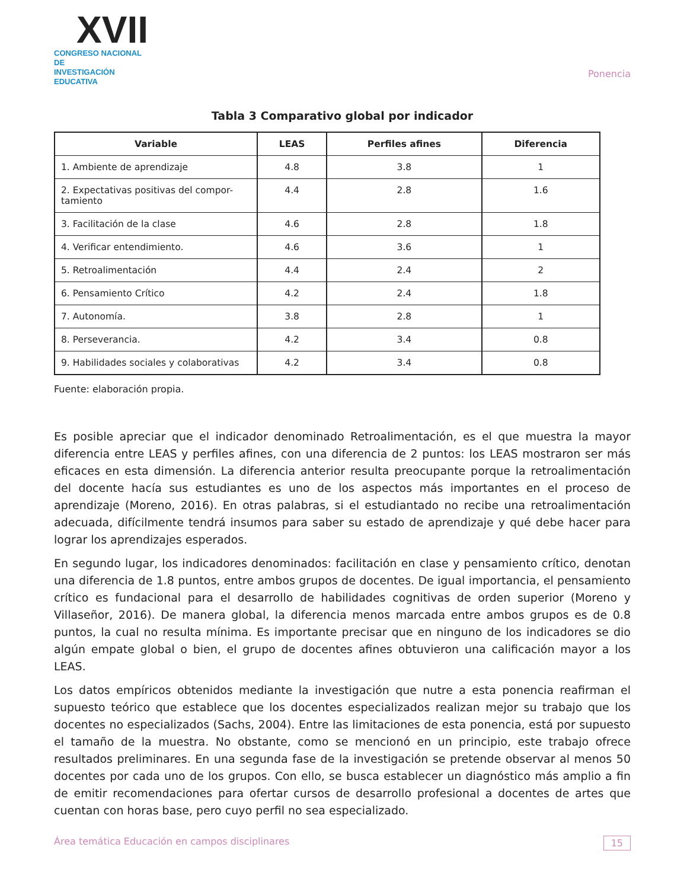XVII
CONGRESO NACIONAL DE
INVESTIGACIÓN EDUCATIVA
Ponencia
Tabla 3 Comparativo global por indicador
| Variable | LEAS | Perfiles afines | Diferencia |
| --- | --- | --- | --- |
| 1. Ambiente de aprendizaje | 4.8 | 3.8 | 1 |
| 2. Expectativas positivas del compor-tamiento | 4.4 | 2.8 | 1.6 |
| 3. Facilitación de la clase | 4.6 | 2.8 | 1.8 |
| 4. Verificar entendimiento. | 4.6 | 3.6 | 1 |
| 5. Retroalimentación | 4.4 | 2.4 | 2 |
| 6. Pensamiento Crítico | 4.2 | 2.4 | 1.8 |
| 7. Autonomía. | 3.8 | 2.8 | 1 |
| 8. Perseverancia. | 4.2 | 3.4 | 0.8 |
| 9. Habilidades sociales y colaborativas | 4.2 | 3.4 | 0.8 |
Fuente: elaboración propia.
Es posible apreciar que el indicador denominado Retroalimentación, es el que muestra la mayor diferencia entre LEAS y perfiles afines, con una diferencia de 2 puntos: los LEAS mostraron ser más eficaces en esta dimensión. La diferencia anterior resulta preocupante porque la retroalimentación del docente hacía sus estudiantes es uno de los aspectos más importantes en el proceso de aprendizaje (Moreno, 2016). En otras palabras, si el estudiantado no recibe una retroalimentación adecuada, difícilmente tendrá insumos para saber su estado de aprendizaje y qué debe hacer para lograr los aprendizajes esperados.
En segundo lugar, los indicadores denominados: facilitación en clase y pensamiento crítico, denotan una diferencia de 1.8 puntos, entre ambos grupos de docentes. De igual importancia, el pensamiento crítico es fundacional para el desarrollo de habilidades cognitivas de orden superior (Moreno y Villaseñor, 2016). De manera global, la diferencia menos marcada entre ambos grupos es de 0.8 puntos, la cual no resulta mínima. Es importante precisar que en ninguno de los indicadores se dio algún empate global o bien, el grupo de docentes afines obtuvieron una calificación mayor a los LEAS.
Los datos empíricos obtenidos mediante la investigación que nutre a esta ponencia reafirman el supuesto teórico que establece que los docentes especializados realizan mejor su trabajo que los docentes no especializados (Sachs, 2004). Entre las limitaciones de esta ponencia, está por supuesto el tamaño de la muestra. No obstante, como se mencionó en un principio, este trabajo ofrece resultados preliminares. En una segunda fase de la investigación se pretende observar al menos 50 docentes por cada uno de los grupos. Con ello, se busca establecer un diagnóstico más amplio a fin de emitir recomendaciones para ofertar cursos de desarrollo profesional a docentes de artes que cuentan con horas base, pero cuyo perfil no sea especializado.
Área temática Educación en campos disciplinares 15